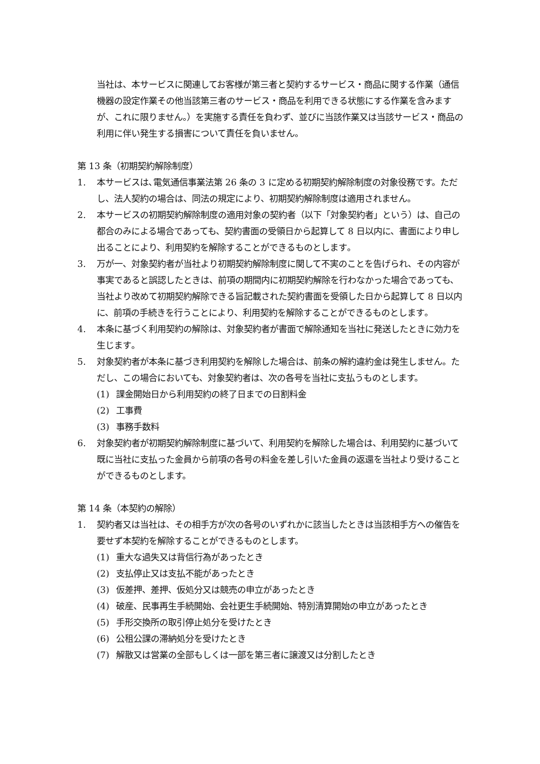当社は、本サービスに関連してお客様が第三者と契約するサービス・商品に関する作業（通信機器の設定作業その他当該第三者のサービス・商品を利用できる状態にする作業を含みますが、これに限りません。）を実施する責任を負わず、並びに当該作業又は当該サービス・商品の利用に伴い発生する損害について責任を負いません。
第 13 条（初期契約解除制度）
1. 本サービスは､電気通信事業法第 26 条の 3 に定める初期契約解除制度の対象役務です。ただし、法人契約の場合は、同法の規定により、初期契約解除制度は適用されません。
2. 本サービスの初期契約解除制度の適用対象の契約者（以下「対象契約者」という）は、自己の都合のみによる場合であっても、契約書面の受領日から起算して 8 日以内に、書面により申し出ることにより、利用契約を解除することができるものとします｡
3. 万が一、対象契約者が当社より初期契約解除制度に関して不実のことを告げられ、その内容が事実であると誤認したときは、前項の期間内に初期契約解除を行わなかった場合であっても、当社より改めて初期契約解除できる旨記載された契約書面を受領した日から起算して 8 日以内に、前項の手続きを行うことにより、利用契約を解除することができるものとします｡
4. 本条に基づく利用契約の解除は、対象契約者が書面で解除通知を当社に発送したときに効力を生じます｡
5. 対象契約者が本条に基づき利用契約を解除した場合は、前条の解約違約金は発生しません。ただし、この場合においても、対象契約者は、次の各号を当社に支払うものとします。
(1) 課金開始日から利用契約の終了日までの日割料金
(2) 工事費
(3) 事務手数料
6. 対象契約者が初期契約解除制度に基づいて、利用契約を解除した場合は、利用契約に基づいて既に当社に支払った金員から前項の各号の料金を差し引いた金員の返還を当社より受けることができるものとします。
第 14 条（本契約の解除）
1. 契約者又は当社は、その相手方が次の各号のいずれかに該当したときは当該相手方への催告を要せず本契約を解除することができるものとします。
(1) 重大な過失又は背信行為があったとき
(2) 支払停止又は支払不能があったとき
(3) 仮差押、差押、仮処分又は競売の申立があったとき
(4) 破産、民事再生手続開始、会社更生手続開始、特別清算開始の申立があったとき
(5) 手形交換所の取引停止処分を受けたとき
(6) 公租公課の滞納処分を受けたとき
(7) 解散又は営業の全部もしくは一部を第三者に譲渡又は分割したとき